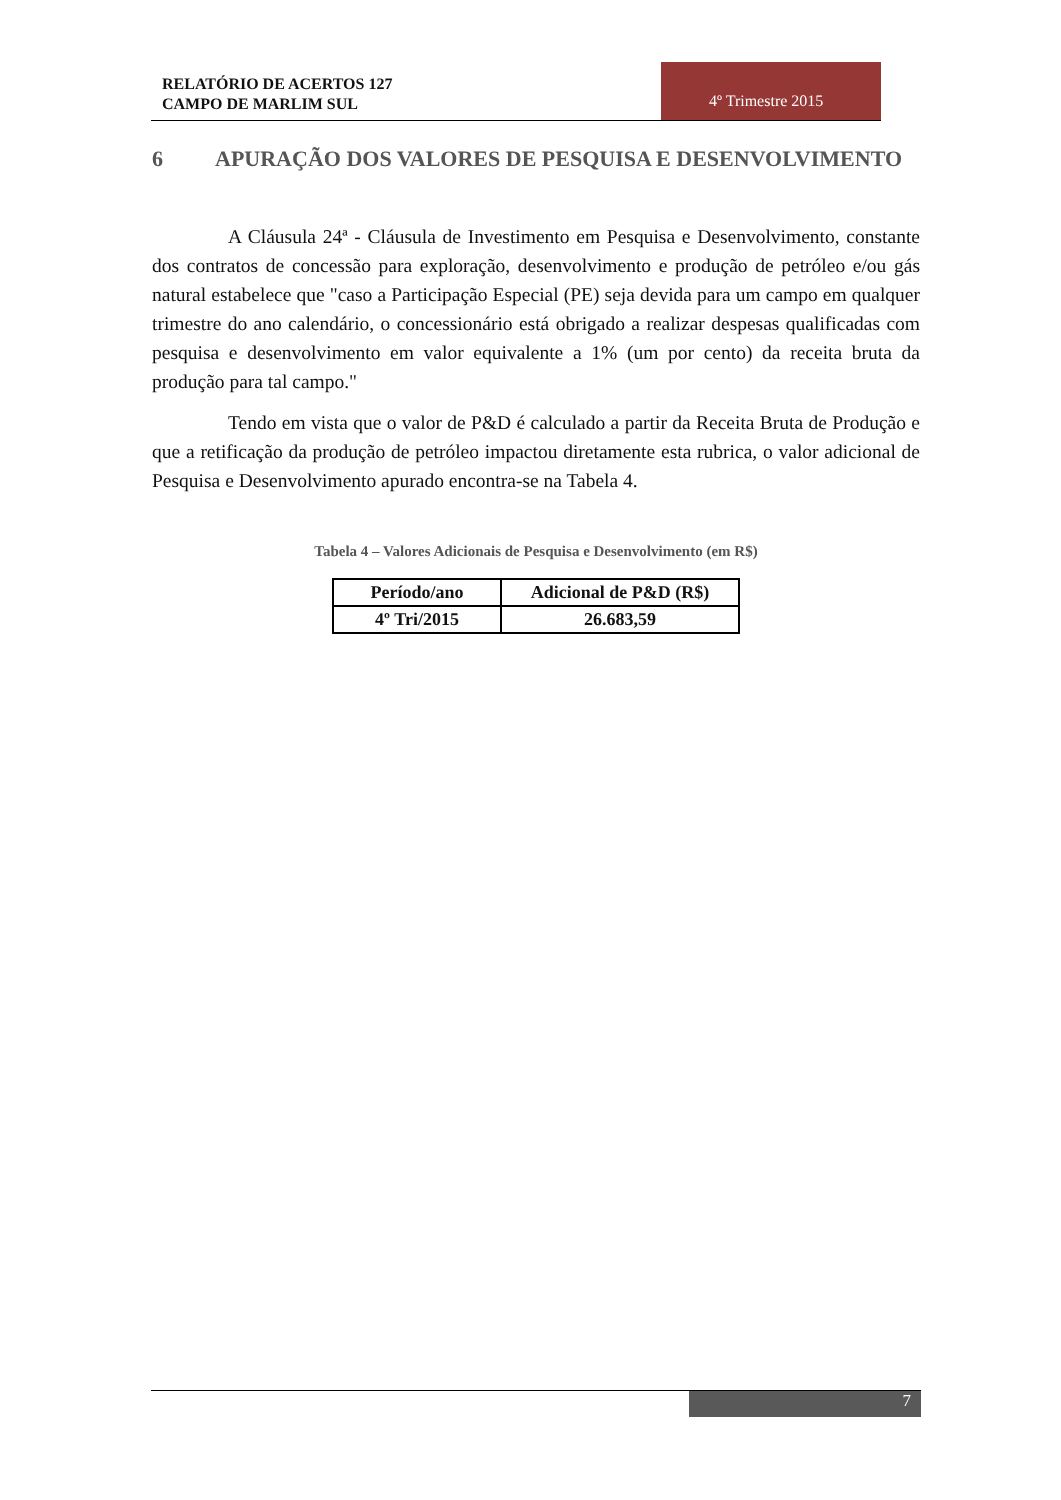RELATÓRIO DE ACERTOS 127
CAMPO DE MARLIM SUL
4º Trimestre 2015
6 APURAÇÃO DOS VALORES DE PESQUISA E DESENVOLVIMENTO
A Cláusula 24ª - Cláusula de Investimento em Pesquisa e Desenvolvimento, constante dos contratos de concessão para exploração, desenvolvimento e produção de petróleo e/ou gás natural estabelece que "caso a Participação Especial (PE) seja devida para um campo em qualquer trimestre do ano calendário, o concessionário está obrigado a realizar despesas qualificadas com pesquisa e desenvolvimento em valor equivalente a 1% (um por cento) da receita bruta da produção para tal campo."
Tendo em vista que o valor de P&D é calculado a partir da Receita Bruta de Produção e que a retificação da produção de petróleo impactou diretamente esta rubrica, o valor adicional de Pesquisa e Desenvolvimento apurado encontra-se na Tabela 4.
Tabela 4 – Valores Adicionais de Pesquisa e Desenvolvimento (em R$)
| Período/ano | Adicional de P&D (R$) |
| --- | --- |
| 4º Tri/2015 | 26.683,59 |
7